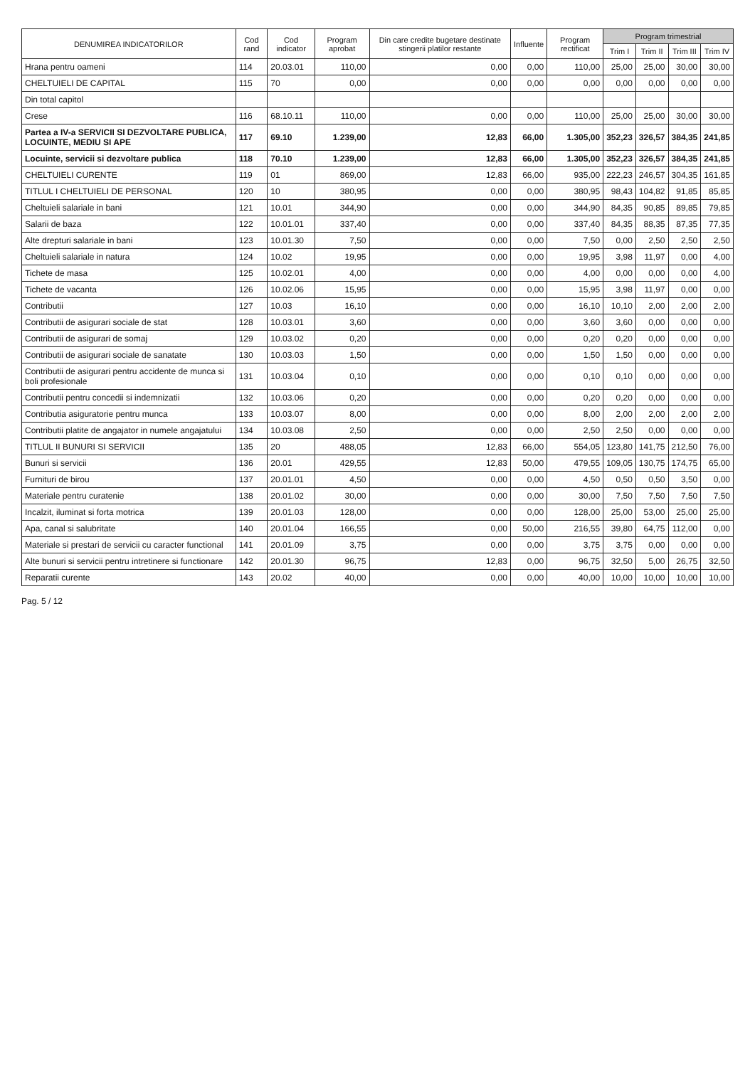| DENUMIREA INDICATORILOR | Cod rand | Cod indicator | Program aprobat | Din care credite bugetare destinate stingerii platilor restante | Influente | Program rectificat | Program trimestrial | | | |
| --- | --- | --- | --- | --- | --- | --- | --- | --- | --- | --- |
| | | | | | | | Trim I | Trim II | Trim III | Trim IV |
| Hrana pentru oameni | 114 | 20.03.01 | 110,00 | 0,00 | 0,00 | 110,00 | 25,00 | 25,00 | 30,00 | 30,00 |
| CHELTUIELI DE CAPITAL | 115 | 70 | 0,00 | 0,00 | 0,00 | 0,00 | 0,00 | 0,00 | 0,00 | 0,00 |
| Din total capitol | | | | | | | | | | |
| Crese | 116 | 68.10.11 | 110,00 | 0,00 | 0,00 | 110,00 | 25,00 | 25,00 | 30,00 | 30,00 |
| Partea a IV-a SERVICII SI DEZVOLTARE PUBLICA, LOCUINTE, MEDIU SI APE | 117 | 69.10 | 1.239,00 | 12,83 | 66,00 | 1.305,00 | 352,23 | 326,57 | 384,35 | 241,85 |
| Locuinte, servicii si dezvoltare publica | 118 | 70.10 | 1.239,00 | 12,83 | 66,00 | 1.305,00 | 352,23 | 326,57 | 384,35 | 241,85 |
| CHELTUIELI CURENTE | 119 | 01 | 869,00 | 12,83 | 66,00 | 935,00 | 222,23 | 246,57 | 304,35 | 161,85 |
| TITLUL I CHELTUIELI DE PERSONAL | 120 | 10 | 380,95 | 0,00 | 0,00 | 380,95 | 98,43 | 104,82 | 91,85 | 85,85 |
| Cheltuieli salariale in bani | 121 | 10.01 | 344,90 | 0,00 | 0,00 | 344,90 | 84,35 | 90,85 | 89,85 | 79,85 |
| Salarii de baza | 122 | 10.01.01 | 337,40 | 0,00 | 0,00 | 337,40 | 84,35 | 88,35 | 87,35 | 77,35 |
| Alte drepturi salariale in bani | 123 | 10.01.30 | 7,50 | 0,00 | 0,00 | 7,50 | 0,00 | 2,50 | 2,50 | 2,50 |
| Cheltuieli salariale in natura | 124 | 10.02 | 19,95 | 0,00 | 0,00 | 19,95 | 3,98 | 11,97 | 0,00 | 4,00 |
| Tichete de masa | 125 | 10.02.01 | 4,00 | 0,00 | 0,00 | 4,00 | 0,00 | 0,00 | 0,00 | 4,00 |
| Tichete de vacanta | 126 | 10.02.06 | 15,95 | 0,00 | 0,00 | 15,95 | 3,98 | 11,97 | 0,00 | 0,00 |
| Contributii | 127 | 10.03 | 16,10 | 0,00 | 0,00 | 16,10 | 10,10 | 2,00 | 2,00 | 2,00 |
| Contributii de asigurari sociale de stat | 128 | 10.03.01 | 3,60 | 0,00 | 0,00 | 3,60 | 3,60 | 0,00 | 0,00 | 0,00 |
| Contributii de asigurari de somaj | 129 | 10.03.02 | 0,20 | 0,00 | 0,00 | 0,20 | 0,20 | 0,00 | 0,00 | 0,00 |
| Contributii de asigurari sociale de sanatate | 130 | 10.03.03 | 1,50 | 0,00 | 0,00 | 1,50 | 1,50 | 0,00 | 0,00 | 0,00 |
| Contributii de asigurari pentru accidente de munca si boli profesionale | 131 | 10.03.04 | 0,10 | 0,00 | 0,00 | 0,10 | 0,10 | 0,00 | 0,00 | 0,00 |
| Contributii pentru concedii si indemnizatii | 132 | 10.03.06 | 0,20 | 0,00 | 0,00 | 0,20 | 0,20 | 0,00 | 0,00 | 0,00 |
| Contributia asiguratorie pentru munca | 133 | 10.03.07 | 8,00 | 0,00 | 0,00 | 8,00 | 2,00 | 2,00 | 2,00 | 2,00 |
| Contributii platite de angajator in numele angajatului | 134 | 10.03.08 | 2,50 | 0,00 | 0,00 | 2,50 | 2,50 | 0,00 | 0,00 | 0,00 |
| TITLUL II BUNURI SI SERVICII | 135 | 20 | 488,05 | 12,83 | 66,00 | 554,05 | 123,80 | 141,75 | 212,50 | 76,00 |
| Bunuri si servicii | 136 | 20.01 | 429,55 | 12,83 | 50,00 | 479,55 | 109,05 | 130,75 | 174,75 | 65,00 |
| Furnituri de birou | 137 | 20.01.01 | 4,50 | 0,00 | 0,00 | 4,50 | 0,50 | 0,50 | 3,50 | 0,00 |
| Materiale pentru curatenie | 138 | 20.01.02 | 30,00 | 0,00 | 0,00 | 30,00 | 7,50 | 7,50 | 7,50 | 7,50 |
| Incalzit, iluminat si forta motrica | 139 | 20.01.03 | 128,00 | 0,00 | 0,00 | 128,00 | 25,00 | 53,00 | 25,00 | 25,00 |
| Apa, canal si salubritate | 140 | 20.01.04 | 166,55 | 0,00 | 50,00 | 216,55 | 39,80 | 64,75 | 112,00 | 0,00 |
| Materiale si prestari de servicii cu caracter functional | 141 | 20.01.09 | 3,75 | 0,00 | 0,00 | 3,75 | 3,75 | 0,00 | 0,00 | 0,00 |
| Alte bunuri si servicii pentru intretinere si functionare | 142 | 20.01.30 | 96,75 | 12,83 | 0,00 | 96,75 | 32,50 | 5,00 | 26,75 | 32,50 |
| Reparatii curente | 143 | 20.02 | 40,00 | 0,00 | 0,00 | 40,00 | 10,00 | 10,00 | 10,00 | 10,00 |
Pag. 5 / 12